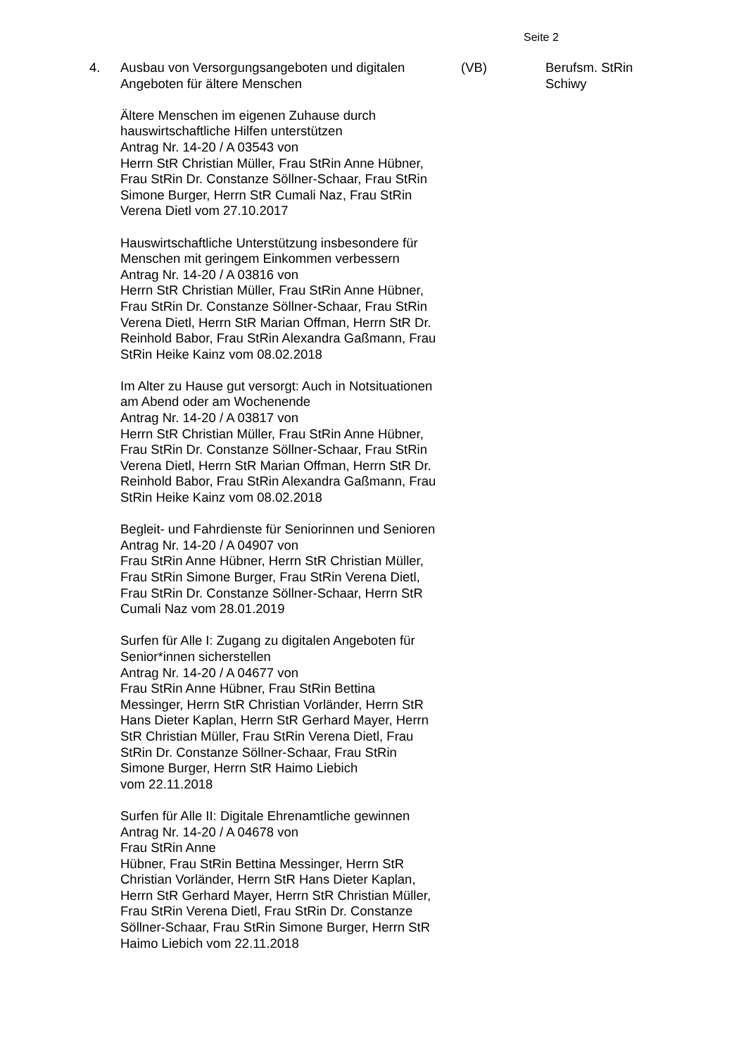Seite 2
4. Ausbau von Versorgungsangeboten und digitalen
Angeboten für ältere Menschen
Ältere Menschen im eigenen Zuhause durch
hauswirtschaftliche Hilfen unterstützen
Antrag Nr. 14-20 / A 03543 von
Herrn StR Christian Müller, Frau StRin Anne Hübner,
Frau StRin Dr. Constanze Söllner-Schaar, Frau StRin
Simone Burger, Herrn StR Cumali Naz, Frau StRin
Verena Dietl vom 27.10.2017
Hauswirtschaftliche Unterstützung insbesondere für
Menschen mit geringem Einkommen verbessern
Antrag Nr. 14-20 / A 03816 von
Herrn StR Christian Müller, Frau StRin Anne Hübner,
Frau StRin Dr. Constanze Söllner-Schaar, Frau StRin
Verena Dietl, Herrn StR Marian Offman, Herrn StR Dr.
Reinhold Babor, Frau StRin Alexandra Gaßmann, Frau
StRin Heike Kainz vom 08.02.2018
Im Alter zu Hause gut versorgt: Auch in Notsituationen
am Abend oder am Wochenende
Antrag Nr. 14-20 / A 03817 von
Herrn StR Christian Müller, Frau StRin Anne Hübner,
Frau StRin Dr. Constanze Söllner-Schaar, Frau StRin
Verena Dietl, Herrn StR Marian Offman, Herrn StR Dr.
Reinhold Babor, Frau StRin Alexandra Gaßmann, Frau
StRin Heike Kainz vom 08.02.2018
Begleit- und Fahrdienste für Seniorinnen und Senioren
Antrag Nr. 14-20 / A 04907 von
Frau StRin Anne Hübner, Herrn StR Christian Müller,
Frau StRin Simone Burger, Frau StRin Verena Dietl,
Frau StRin Dr. Constanze Söllner-Schaar, Herrn StR
Cumali Naz vom 28.01.2019
Surfen für Alle I: Zugang zu digitalen Angeboten für
Senior*innen sicherstellen
Antrag Nr. 14-20 / A 04677 von
Frau StRin Anne Hübner, Frau StRin Bettina
Messinger, Herrn StR Christian Vorländer, Herrn StR
Hans Dieter Kaplan, Herrn StR Gerhard Mayer, Herrn
StR Christian Müller, Frau StRin Verena Dietl, Frau
StRin Dr. Constanze Söllner-Schaar, Frau StRin
Simone Burger, Herrn StR Haimo Liebich
vom 22.11.2018
Surfen für Alle II: Digitale Ehrenamtliche gewinnen
Antrag Nr. 14-20 / A 04678 von
Frau StRin Anne
Hübner, Frau StRin Bettina Messinger, Herrn StR
Christian Vorländer, Herrn StR Hans Dieter Kaplan,
Herrn StR Gerhard Mayer, Herrn StR Christian Müller,
Frau StRin Verena Dietl, Frau StRin Dr. Constanze
Söllner-Schaar, Frau StRin Simone Burger, Herrn StR
Haimo Liebich vom 22.11.2018
(VB) Berufsm. StRin
Schiwy